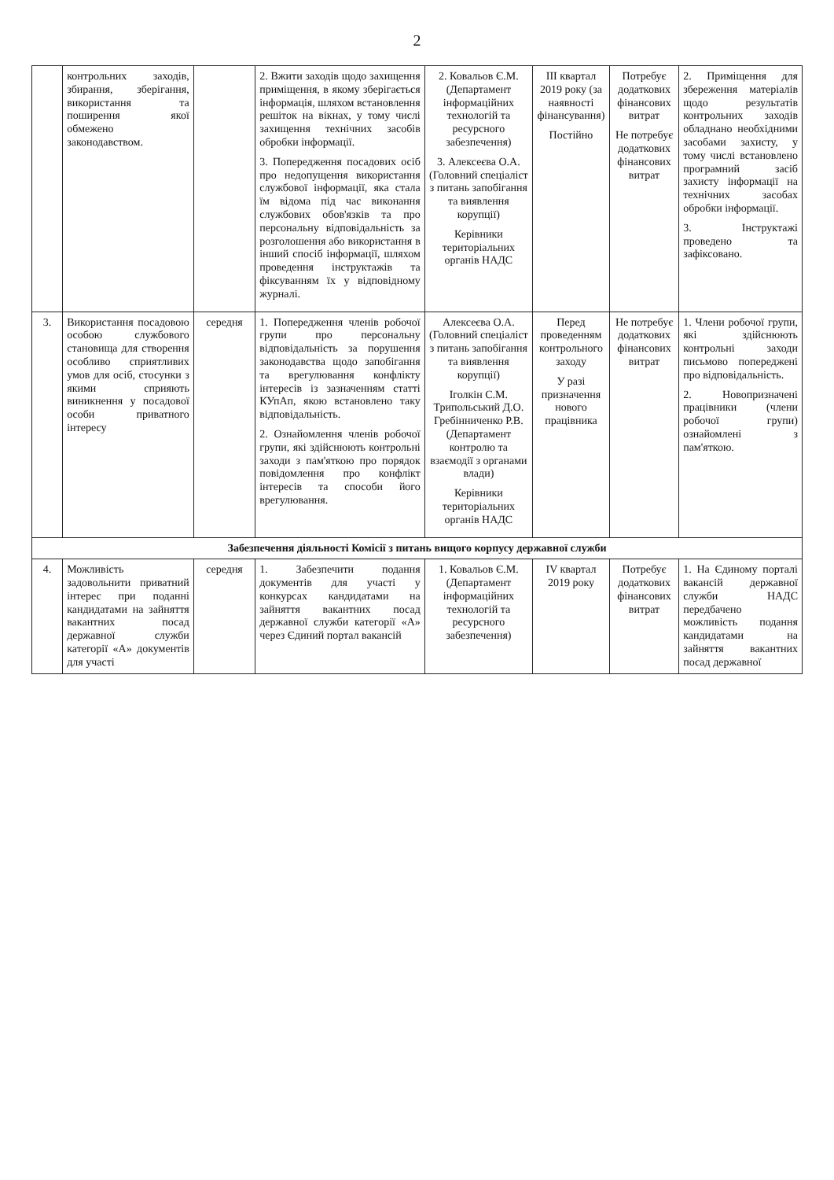2
| | контрольних заходів, збирання, зберігання, використання та поширення якої обмежено законодавством. | | 2. Вжити заходів щодо захищення приміщення, в якому зберігається інформація, шляхом встановлення решіток на вікнах, у тому числі захищення технічних засобів обробки інформації. 3. Попередження посадових осіб про недопущення використання службової інформації, яка стала їм відома під час виконання службових обов'язків та про персональну відповідальність за розголошення або використання в інший спосіб інформації, шляхом проведення інструктажів та фіксуванням їх у відповідному журналі. | 2. Ковальов Є.М. (Департамент інформаційних технологій та ресурсного забезпечення) 3. Алексеєва О.А. (Головний спеціаліст з питань запобігання та виявлення корупції) Керівники територіальних органів НАДС | III квартал 2019 року (за наявності фінансування) Постійно | Потребує додаткових фінансових витрат Не потребує додаткових фінансових витрат | 2. Приміщення для збереження матеріалів щодо результатів контрольних заходів обладнано необхідними засобами захисту, у тому числі встановлено програмний засіб захисту інформації на технічних засобах обробки інформації. 3. Інструктажі проведено та зафіксовано. |
| 3. | Використання посадовою особою службового становища для створення особливо сприятливих умов для осіб, стосунки з якими сприяють виникнення у посадової особи приватного інтересу | середня | 1. Попередження членів робочої групи про персональну відповідальність за порушення законодавства щодо запобігання та врегулювання конфлікту інтересів із зазначенням статті КУпАп, якою встановлено таку відповідальність. 2. Ознайомлення членів робочої групи, які здійснюють контрольні заходи з пам'яткою про порядок повідомлення про конфлікт інтересів та способи його врегулювання. | Алексеєва О.А. (Головний спеціаліст з питань запобігання та виявлення корупції) Іголкін С.М. Трипольський Д.О. Гребінниченко Р.В. (Департамент контролю та взаємодії з органами влади) Керівники територіальних органів НАДС | Перед проведенням контрольного заходу У разі призначення нового працівника | Не потребує додаткових фінансових витрат | 1. Члени робочої групи, які здійснюють контрольні заходи письмово попереджені про відповідальність. 2. Новопризначені працівники (члени робочої групи) ознайомлені з пам'яткою. |
| Забезпечення діяльності Комісії з питань вищого корпусу державної служби | | | | | | | |
| 4. | Можливість задовольнити приватний інтерес при поданні кандидатами на зайняття вакантних посад державної служби категорії «А» документів для участі | середня | 1. Забезпечити подання документів для участі у конкурсах кандидатами на зайняття вакантних посад державної служби категорії «А» через Єдиний портал вакансій | 1. Ковальов Є.М. (Департамент інформаційних технологій та ресурсного забезпечення) | IV квартал 2019 року | Потребує додаткових фінансових витрат | 1. На Єдиному порталі вакансій державної служби НАДС передбачено можливість подання кандидатами на зайняття вакантних посад державної |